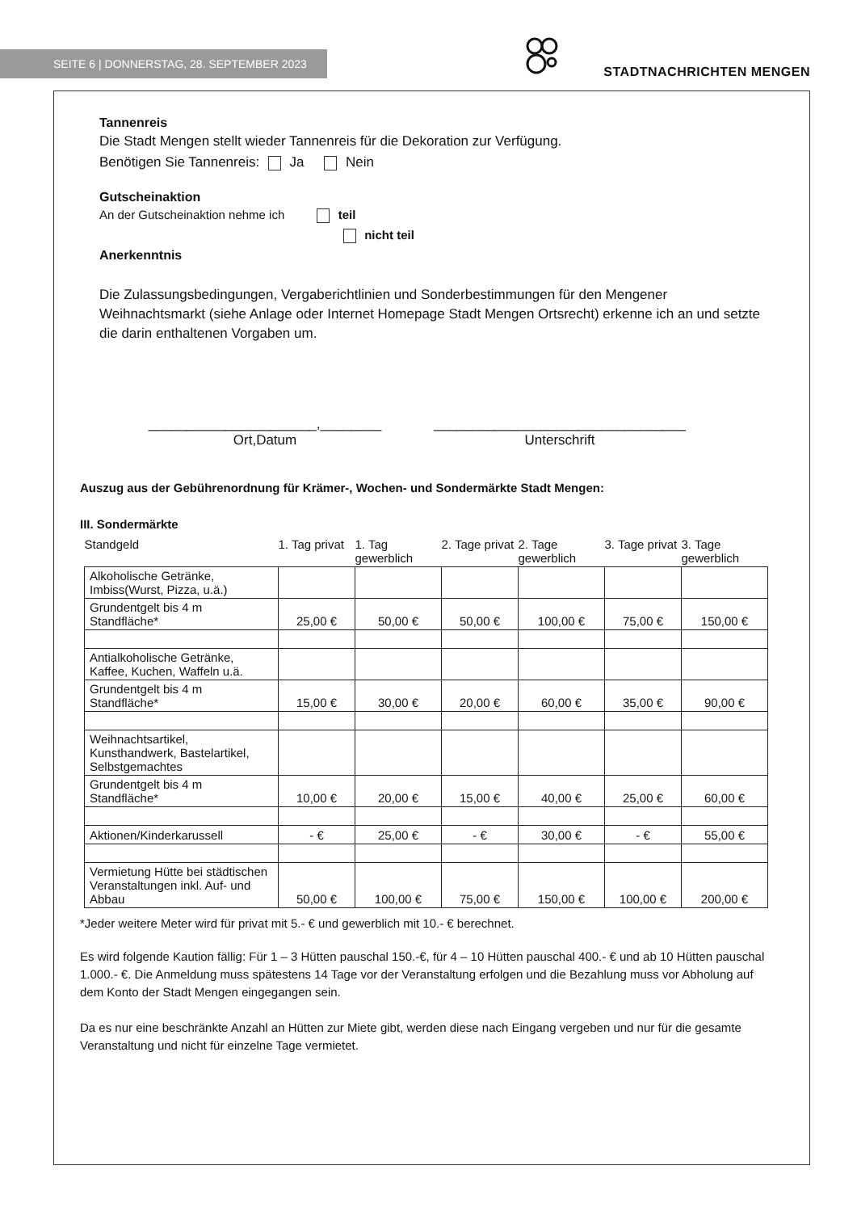SEITE 6 | DONNERSTAG, 28. SEPTEMBER 2023
STADTNACHRICHTEN MENGEN
Tannenreis
Die Stadt Mengen stellt wieder Tannenreis für die Dekoration zur Verfügung.
Benötigen Sie Tannenreis: Ja Nein
Gutscheinaktion
An der Gutscheinaktion nehme ich teil
nicht teil
Anerkenntnis
Die Zulassungsbedingungen, Vergaberichtlinien und Sonderbestimmungen für den Mengener Weihnachtsmarkt (siehe Anlage oder Internet Homepage Stadt Mengen Ortsrecht) erkenne ich an und setzte die darin enthaltenen Vorgaben um.
______________________,________
Ort,Datum
_________________________________
Unterschrift
Auszug aus der Gebührenordnung für Krämer-, Wochen- und Sondermärkte Stadt Mengen:
III. Sondermärkte
| Standgeld | 1. Tag privat | 1. Tag gewerblich | 2. Tage privat | 2. Tage gewerblich | 3. Tage privat | 3. Tage gewerblich |
| --- | --- | --- | --- | --- | --- | --- |
| Alkoholische Getränke, Imbiss(Wurst, Pizza, u.ä.) | | | | | | |
| Grundentgelt bis 4 m Standfläche* | 25,00 € | 50,00 € | 50,00 € | 100,00 € | 75,00 € | 150,00 € |
| Antialkoholische Getränke, Kaffee, Kuchen, Waffeln u.ä. | | | | | | |
| Grundentgelt bis 4 m Standfläche* | 15,00 € | 30,00 € | 20,00 € | 60,00 € | 35,00 € | 90,00 € |
| Weihnachtsartikel, Kunsthandwerk, Bastelartikel, Selbstgemachtes | | | | | | |
| Grundentgelt bis 4 m Standfläche* | 10,00 € | 20,00 € | 15,00 € | 40,00 € | 25,00 € | 60,00 € |
| Aktionen/Kinderkarussell | - € | 25,00 € | - € | 30,00 € | - € | 55,00 € |
| Vermietung Hütte bei städtischen Veranstaltungen inkl. Auf- und Abbau | 50,00 € | 100,00 € | 75,00 € | 150,00 € | 100,00 € | 200,00 € |
*Jeder weitere Meter wird für privat mit 5.- € und gewerblich mit 10.- € berechnet.
Es wird folgende Kaution fällig: Für 1 – 3 Hütten pauschal 150.-€, für 4 – 10 Hütten pauschal 400.- € und ab 10 Hütten pauschal 1.000.- €. Die Anmeldung muss spätestens 14 Tage vor der Veranstaltung erfolgen und die Bezahlung muss vor Abholung auf dem Konto der Stadt Mengen eingegangen sein.
Da es nur eine beschränkte Anzahl an Hütten zur Miete gibt, werden diese nach Eingang vergeben und nur für die gesamte Veranstaltung und nicht für einzelne Tage vermietet.